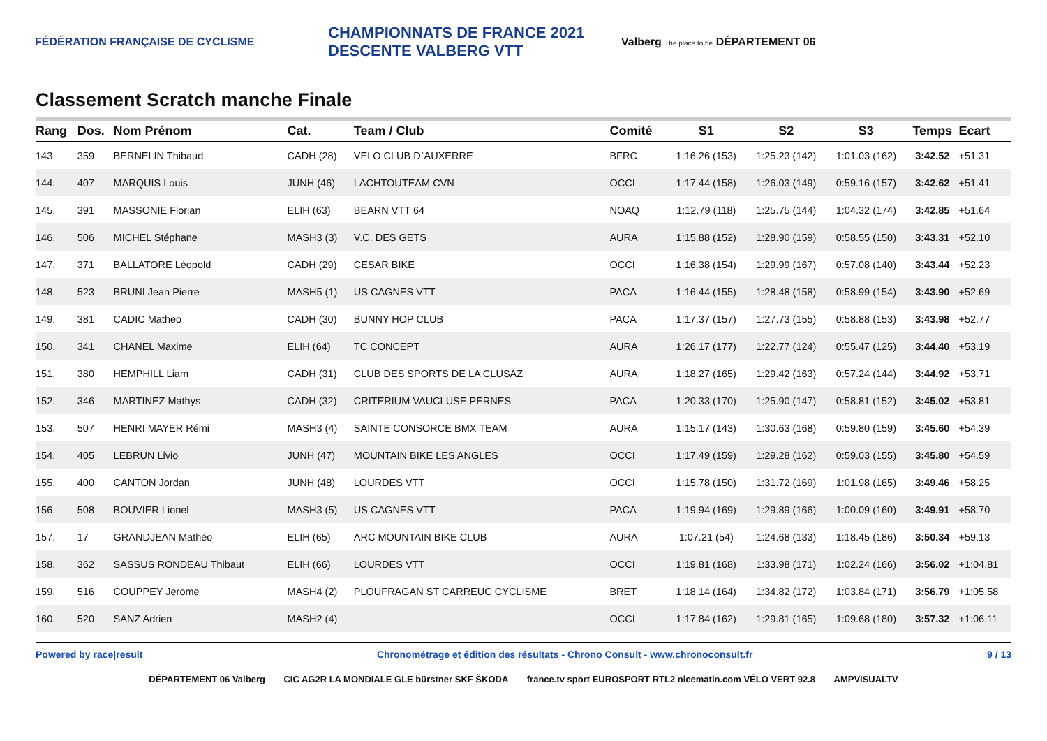FÉDÉRATION FRANÇAISE DE CYCLISME
CHAMPIONNATS DE FRANCE 2021 DESCENTE VALBERG VTT
Valberg The place to be DÉPARTEMENT 06
Classement Scratch manche Finale
| Rang | Dos. | Nom Prénom | Cat. | Team / Club | Comité | S1 | S2 | S3 | Temps | Ecart |
| --- | --- | --- | --- | --- | --- | --- | --- | --- | --- | --- |
| 143. | 359 | BERNELIN Thibaud | CADH (28) | VELO CLUB D`AUXERRE | BFRC | 1:16.26 (153) | 1:25.23 (142) | 1:01.03 (162) | 3:42.52 | +51.31 |
| 144. | 407 | MARQUIS Louis | JUNH (46) | LACHTOUTEAM CVN | OCCI | 1:17.44 (158) | 1:26.03 (149) | 0:59.16 (157) | 3:42.62 | +51.41 |
| 145. | 391 | MASSONIE Florian | ELIH (63) | BEARN VTT 64 | NOAQ | 1:12.79 (118) | 1:25.75 (144) | 1:04.32 (174) | 3:42.85 | +51.64 |
| 146. | 506 | MICHEL Stéphane | MASH3 (3) | V.C. DES GETS | AURA | 1:15.88 (152) | 1:28.90 (159) | 0:58.55 (150) | 3:43.31 | +52.10 |
| 147. | 371 | BALLATORE Léopold | CADH (29) | CESAR BIKE | OCCI | 1:16.38 (154) | 1:29.99 (167) | 0:57.08 (140) | 3:43.44 | +52.23 |
| 148. | 523 | BRUNI Jean Pierre | MASH5 (1) | US CAGNES VTT | PACA | 1:16.44 (155) | 1:28.48 (158) | 0:58.99 (154) | 3:43.90 | +52.69 |
| 149. | 381 | CADIC Matheo | CADH (30) | BUNNY HOP CLUB | PACA | 1:17.37 (157) | 1:27.73 (155) | 0:58.88 (153) | 3:43.98 | +52.77 |
| 150. | 341 | CHANEL Maxime | ELIH (64) | TC CONCEPT | AURA | 1:26.17 (177) | 1:22.77 (124) | 0:55.47 (125) | 3:44.40 | +53.19 |
| 151. | 380 | HEMPHILL Liam | CADH (31) | CLUB DES SPORTS DE LA CLUSAZ | AURA | 1:18.27 (165) | 1:29.42 (163) | 0:57.24 (144) | 3:44.92 | +53.71 |
| 152. | 346 | MARTINEZ Mathys | CADH (32) | CRITERIUM VAUCLUSE PERNES | PACA | 1:20.33 (170) | 1:25.90 (147) | 0:58.81 (152) | 3:45.02 | +53.81 |
| 153. | 507 | HENRI MAYER Rémi | MASH3 (4) | SAINTE CONSORCE BMX TEAM | AURA | 1:15.17 (143) | 1:30.63 (168) | 0:59.80 (159) | 3:45.60 | +54.39 |
| 154. | 405 | LEBRUN Livio | JUNH (47) | MOUNTAIN BIKE LES ANGLES | OCCI | 1:17.49 (159) | 1:29.28 (162) | 0:59.03 (155) | 3:45.80 | +54.59 |
| 155. | 400 | CANTON Jordan | JUNH (48) | LOURDES VTT | OCCI | 1:15.78 (150) | 1:31.72 (169) | 1:01.98 (165) | 3:49.46 | +58.25 |
| 156. | 508 | BOUVIER Lionel | MASH3 (5) | US CAGNES VTT | PACA | 1:19.94 (169) | 1:29.89 (166) | 1:00.09 (160) | 3:49.91 | +58.70 |
| 157. | 17 | GRANDJEAN Mathéo | ELIH (65) | ARC MOUNTAIN BIKE CLUB | AURA | 1:07.21 (54) | 1:24.68 (133) | 1:18.45 (186) | 3:50.34 | +59.13 |
| 158. | 362 | SASSUS RONDEAU Thibaut | ELIH (66) | LOURDES VTT | OCCI | 1:19.81 (168) | 1:33.98 (171) | 1:02.24 (166) | 3:56.02 | +1:04.81 |
| 159. | 516 | COUPPEY Jerome | MASH4 (2) | PLOUFRAGAN ST CARREUC CYCLISME | BRET | 1:18.14 (164) | 1:34.82 (172) | 1:03.84 (171) | 3:56.79 | +1:05.58 |
| 160. | 520 | SANZ Adrien | MASH2 (4) | | OCCI | 1:17.84 (162) | 1:29.81 (165) | 1:09.68 (180) | 3:57.32 | +1:06.11 |
Powered by race|result Chronométrage et édition des résultats - Chrono Consult - www.chronoconsult.fr 9 / 13
DÉPARTEMENT 06 Valberg CIC AG2R LA MONDIALE GLE bürstner SKF ŠKODA france.tv sport EUROSPORT RTL2 nicematin.com VÉLO VERT 92.8 AMPVISUALTV